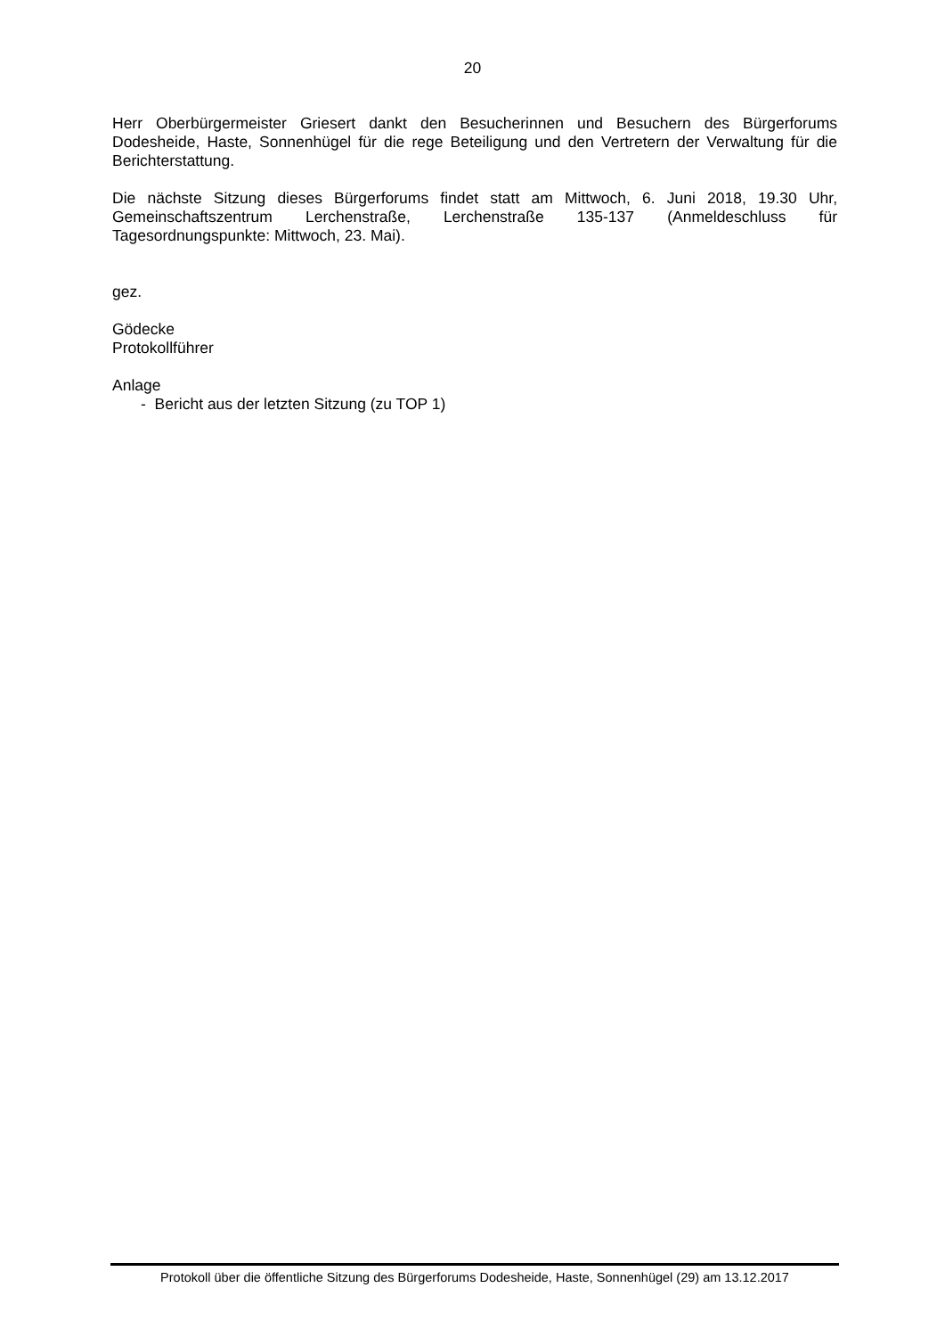20
Herr Oberbürgermeister Griesert dankt den Besucherinnen und Besuchern des Bürgerforums Dodesheide, Haste, Sonnenhügel für die rege Beteiligung und den Vertretern der Verwaltung für die Berichterstattung.
Die nächste Sitzung dieses Bürgerforums findet statt am Mittwoch, 6. Juni 2018, 19.30 Uhr, Gemeinschaftszentrum Lerchenstraße, Lerchenstraße 135-137 (Anmeldeschluss für Tagesordnungspunkte: Mittwoch, 23. Mai).
gez.
Gödecke
Protokollführer
Anlage
- Bericht aus der letzten Sitzung (zu TOP 1)
Protokoll über die öffentliche Sitzung des Bürgerforums Dodesheide, Haste, Sonnenhügel (29) am 13.12.2017